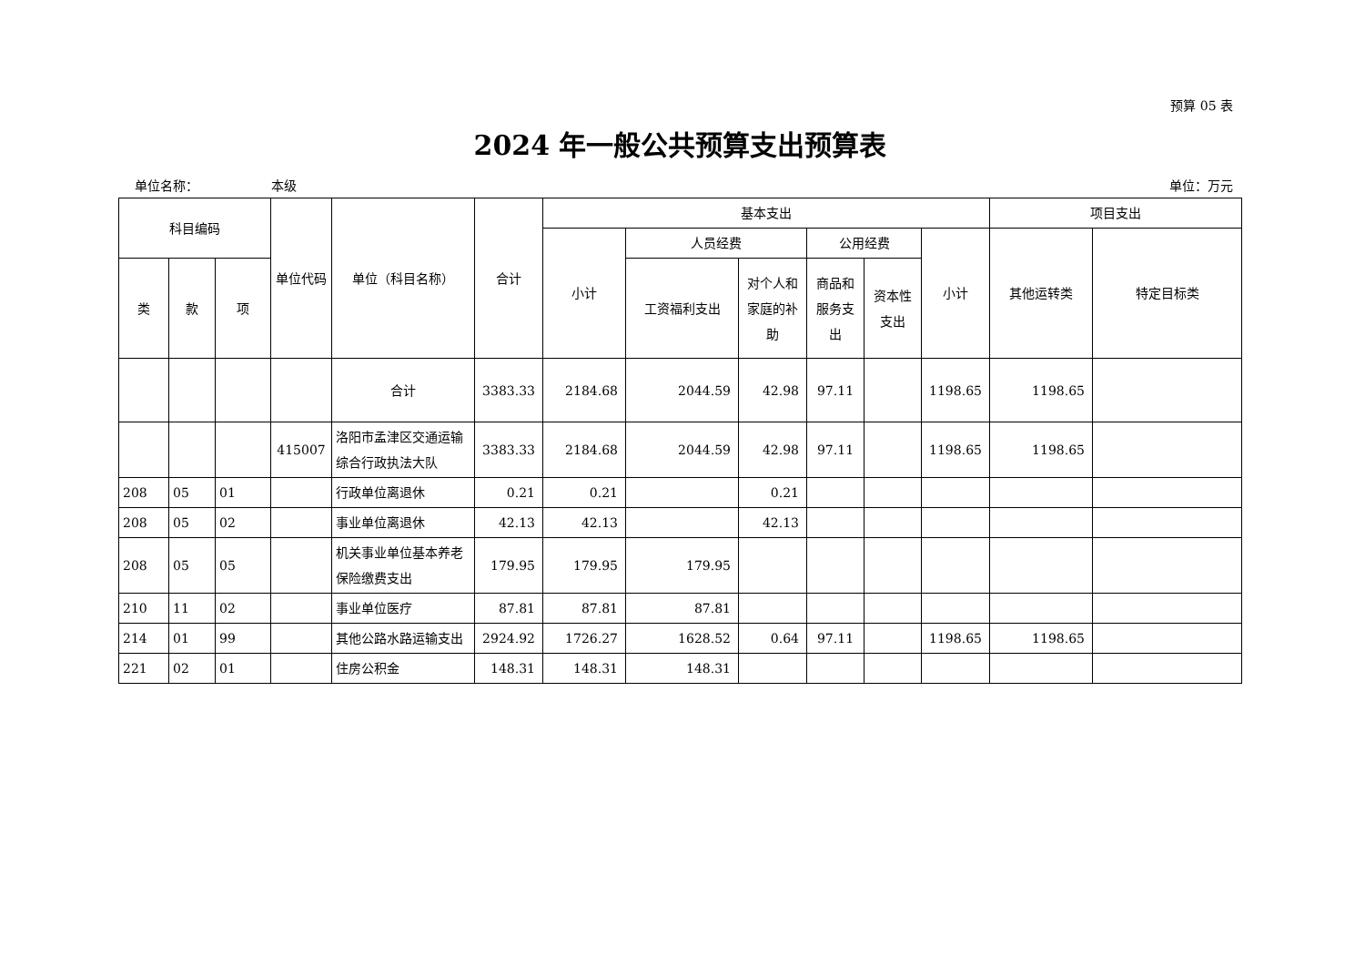预算 05 表
2024 年一般公共预算支出预算表
单位名称： 本级 单位：万元
| 科目编码 | | | 单位代码 | 单位（科目名称） | 合计 | 基本支出 | | | | | | 项目支出 | |
| --- | --- | --- | --- | --- | --- | --- | --- | --- | --- | --- | --- | --- | --- |
| | | | | | | 小计 | 人员经费 | | 公用经费 | | 小计 | 其他运转类 | 特定目标类 |
| 类 | 款 | 项 | | | | | 工资福利支出 | 对个人和家庭的补助 | 商品和服务支出 | 资本性支出 | | | |
| | | | | 合计 | 3383.33 | 2184.68 | 2044.59 | 42.98 | 97.11 | | 1198.65 | 1198.65 | |
| | | | 415007 | 洛阳市孟津区交通运输综合行政执法大队 | 3383.33 | 2184.68 | 2044.59 | 42.98 | 97.11 | | 1198.65 | 1198.65 | |
| 208 | 05 | 01 | | 行政单位离退休 | 0.21 | 0.21 | | 0.21 | | | | | |
| 208 | 05 | 02 | | 事业单位离退休 | 42.13 | 42.13 | | 42.13 | | | | | |
| 208 | 05 | 05 | | 机关事业单位基本养老保险缴费支出 | 179.95 | 179.95 | 179.95 | | | | | | |
| 210 | 11 | 02 | | 事业单位医疗 | 87.81 | 87.81 | 87.81 | | | | | | |
| 214 | 01 | 99 | | 其他公路水路运输支出 | 2924.92 | 1726.27 | 1628.52 | 0.64 | 97.11 | | 1198.65 | 1198.65 | |
| 221 | 02 | 01 | | 住房公积金 | 148.31 | 148.31 | 148.31 | | | | | | |